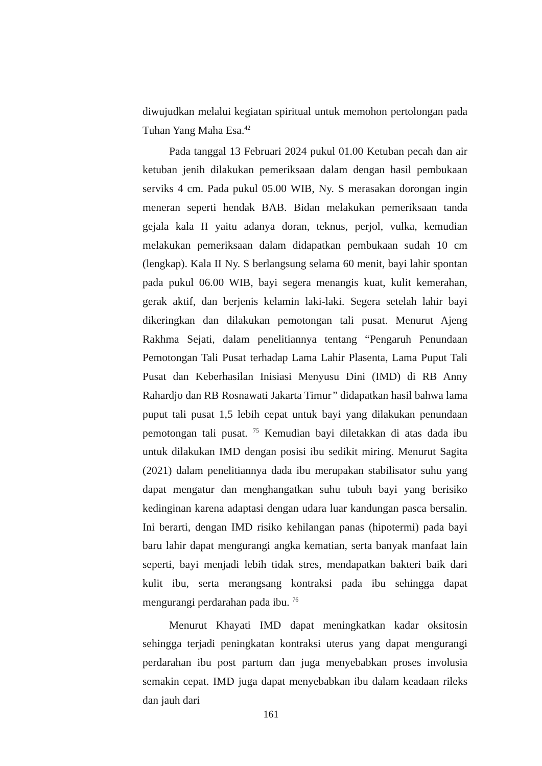diwujudkan melalui kegiatan spiritual untuk memohon pertolongan pada Tuhan Yang Maha Esa.<sup>42</sup>
Pada tanggal 13 Februari 2024 pukul 01.00 Ketuban pecah dan air ketuban jenih dilakukan pemeriksaan dalam dengan hasil pembukaan serviks 4 cm. Pada pukul 05.00 WIB, Ny. S merasakan dorongan ingin meneran seperti hendak BAB. Bidan melakukan pemeriksaan tanda gejala kala II yaitu adanya doran, teknus, perjol, vulka, kemudian melakukan pemeriksaan dalam didapatkan pembukaan sudah 10 cm (lengkap). Kala II Ny. S berlangsung selama 60 menit, bayi lahir spontan pada pukul 06.00 WIB, bayi segera menangis kuat, kulit kemerahan, gerak aktif, dan berjenis kelamin laki-laki. Segera setelah lahir bayi dikeringkan dan dilakukan pemotongan tali pusat. Menurut Ajeng Rakhma Sejati, dalam penelitiannya tentang “Pengaruh Penundaan Pemotongan Tali Pusat terhadap Lama Lahir Plasenta, Lama Puput Tali Pusat dan Keberhasilan Inisiasi Menyusu Dini (IMD) di RB Anny Rahardjo dan RB Rosnawati Jakarta Timur” didapatkan hasil bahwa lama puput tali pusat 1,5 lebih cepat untuk bayi yang dilakukan penundaan pemotongan tali pusat. <sup>75</sup> Kemudian bayi diletakkan di atas dada ibu untuk dilakukan IMD dengan posisi ibu sedikit miring. Menurut Sagita (2021) dalam penelitiannya dada ibu merupakan stabilisator suhu yang dapat mengatur dan menghangatkan suhu tubuh bayi yang berisiko kedinginan karena adaptasi dengan udara luar kandungan pasca bersalin. Ini berarti, dengan IMD risiko kehilangan panas (hipotermi) pada bayi baru lahir dapat mengurangi angka kematian, serta banyak manfaat lain seperti, bayi menjadi lebih tidak stres, mendapatkan bakteri baik dari kulit ibu, serta merangsang kontraksi pada ibu sehingga dapat mengurangi perdarahan pada ibu. <sup>76</sup>
Menurut Khayati IMD dapat meningkatkan kadar oksitosin sehingga terjadi peningkatan kontraksi uterus yang dapat mengurangi perdarahan ibu post partum dan juga menyebabkan proses involusia semakin cepat. IMD juga dapat menyebabkan ibu dalam keadaan rileks dan jauh dari
161